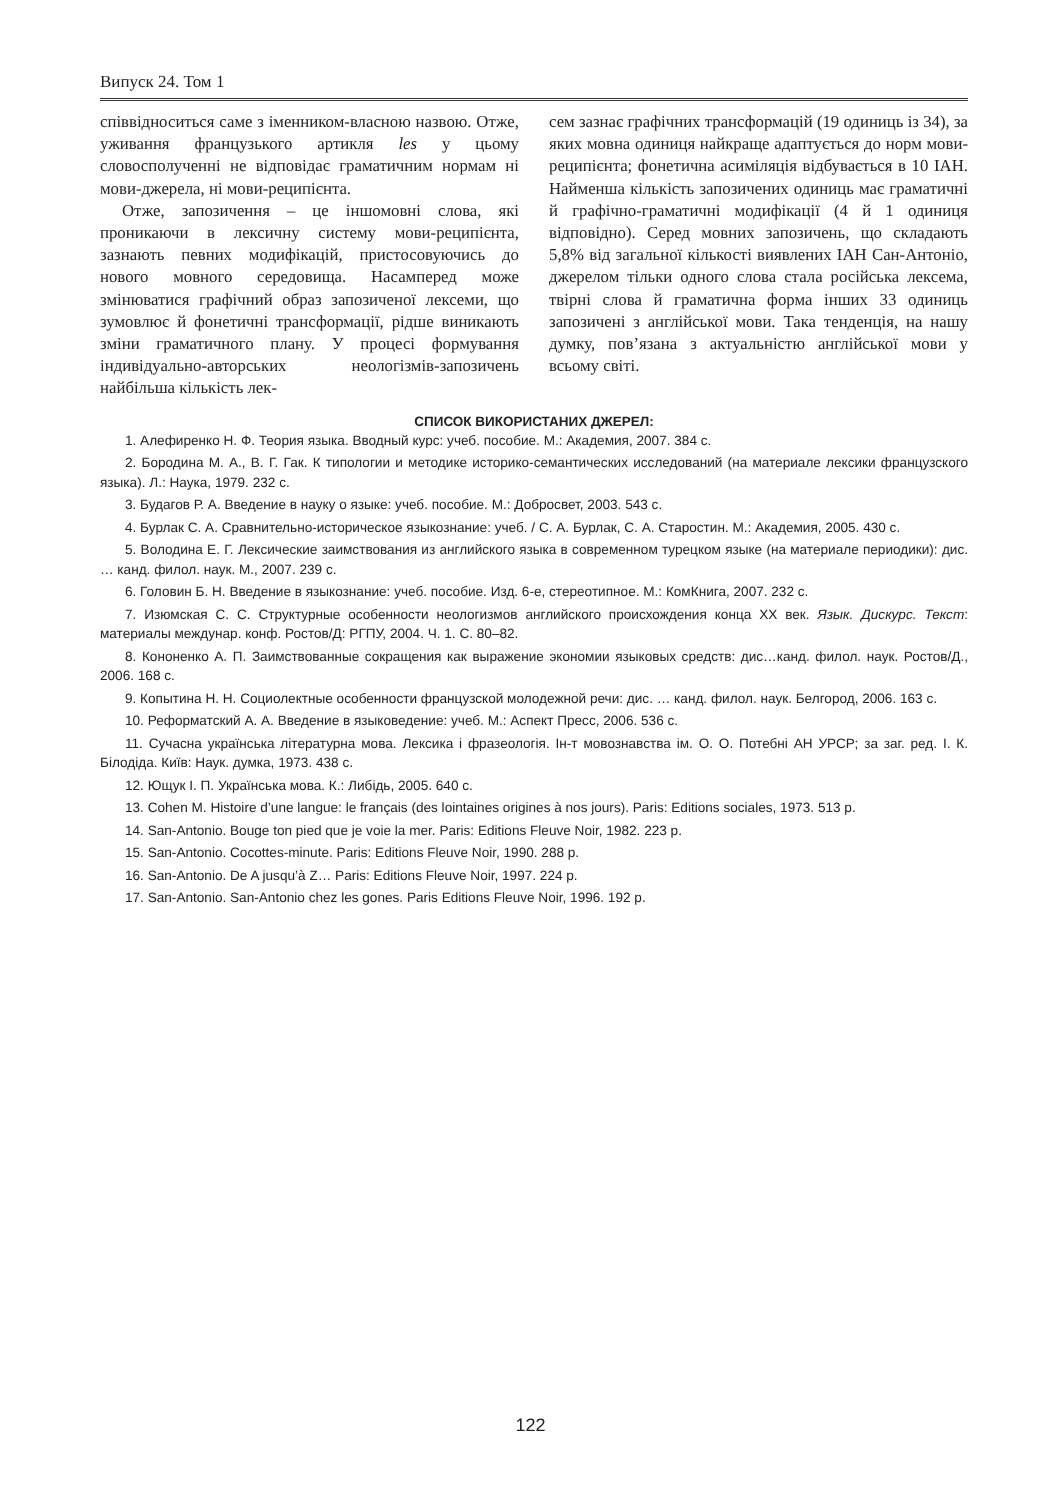Випуск 24. Том 1
співвідноситься саме з іменником-власною назвою. Отже, уживання французького артикля les у цьому словосполученні не відповідає граматичним нормам ні мови-джерела, ні мови-реципієнта.
Отже, запозичення – це іншомовні слова, які проникаючи в лексичну систему мови-реципієнта, зазнають певних модифікацій, пристосовуючись до нового мовного середовища. Насамперед може змінюватися графічний образ запозиченої лексеми, що зумовлює й фонетичні трансформації, рідше виникають зміни граматичного плану. У процесі формування індивідуально-авторських неологізмів-запозичень найбільша кількість лек-
сем зазнає графічних трансформацій (19 одиниць із 34), за яких мовна одиниця найкраще адаптується до норм мови-реципієнта; фонетична асиміляція відбувається в 10 ІАН. Найменша кількість запозичених одиниць має граматичні й графічно-граматичні модифікації (4 й 1 одиниця відповідно). Серед мовних запозичень, що складають 5,8% від загальної кількості виявлених ІАН Сан-Антоніо, джерелом тільки одного слова стала російська лексема, твірні слова й граматична форма інших 33 одиниць запозичені з англійської мови. Така тенденція, на нашу думку, пов’язана з актуальністю англійської мови у всьому світі.
СПИСОК ВИКОРИСТАНИХ ДЖЕРЕЛ:
1. Алефиренко Н. Ф. Теория языка. Вводный курс: учеб. пособие. М.: Академия, 2007. 384 с.
2. Бородина М. А., В. Г. Гак. К типологии и методике историко-семантических исследований (на материале лексики французского языка). Л.: Наука, 1979. 232 с.
3. Будагов Р. А. Введение в науку о языке: учеб. пособие. М.: Добросвет, 2003. 543 с.
4. Бурлак С. А. Сравнительно-историческое языкознание: учеб. / С. А. Бурлак, С. А. Старостин. М.: Академия, 2005. 430 с.
5. Володина Е. Г. Лексические заимствования из английского языка в современном турецком языке (на материале периодики): дис. … канд. филол. наук. М., 2007. 239 с.
6. Головин Б. Н. Введение в языкознание: учеб. пособие. Изд. 6-е, стереотипное. М.: КомКнига, 2007. 232 с.
7. Изюмская С. С. Структурные особенности неологизмов английского происхождения конца XX век. Язык. Дискурс. Текст: материалы междунар. конф. Ростов/Д: РГПУ, 2004. Ч. 1. С. 80–82.
8. Кононенко А. П. Заимствованные сокращения как выражение экономии языковых средств: дис…канд. филол. наук. Ростов/Д., 2006. 168 с.
9. Копытина Н. Н. Социолектные особенности французской молодежной речи: дис. … канд. филол. наук. Белгород, 2006. 163 с.
10. Реформатский А. А. Введение в языковедение: учеб. М.: Аспект Пресс, 2006. 536 с.
11. Сучасна українська літературна мова. Лексика і фразеологія. Ін-т мовознавства ім. О. О. Потебні АН УРСР; за заг. ред. І. К. Білодіда. Київ: Наук. думка, 1973. 438 с.
12. Ющук І. П. Українська мова. К.: Либідь, 2005. 640 с.
13. Cohen M. Histoire d’une langue: le français (des lointaines origines à nos jours). Paris: Editions sociales, 1973. 513 p.
14. San-Antonio. Bouge ton pied que je voie la mer. Paris: Editions Fleuve Noir, 1982. 223 p.
15. San-Antonio. Cocottes-minute. Paris: Editions Fleuve Noir, 1990. 288 p.
16. San-Antonio. De A jusqu’à Z… Paris: Editions Fleuve Noir, 1997. 224 p.
17. San-Antonio. San-Antonio chez les gones. Paris Editions Fleuve Noir, 1996. 192 p.
122